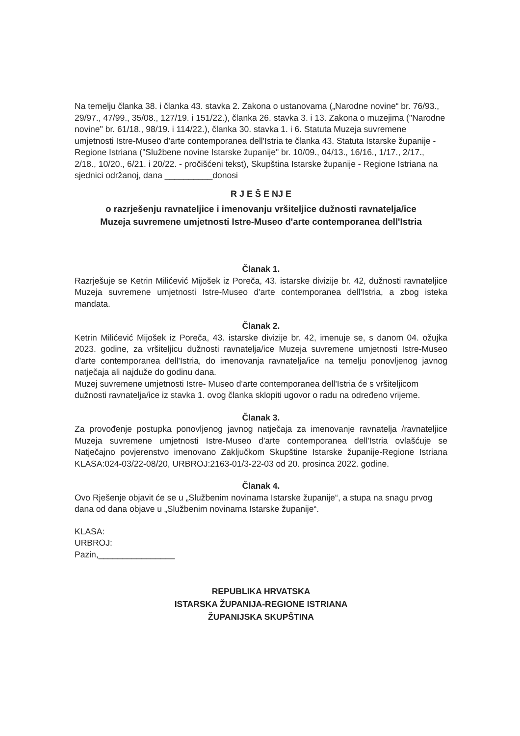Na temelju članka 38. i članka 43. stavka 2. Zakona o ustanovama („Narodne novine“ br. 76/93., 29/97., 47/99., 35/08., 127/19. i 151/22.), članka 26. stavka 3. i 13. Zakona o muzejima ("Narodne novine" br. 61/18., 98/19. i 114/22.), članka 30. stavka 1. i 6. Statuta Muzeja suvremene umjetnosti Istre-Museo d'arte contemporanea dell'Istria te članka 43. Statuta Istarske županije - Regione Istriana ("Službene novine Istarske županije" br. 10/09., 04/13., 16/16., 1/17., 2/17., 2/18., 10/20., 6/21. i 20/22. - pročišćeni tekst), Skupština Istarske županije - Regione Istriana na sjednici održanoj, dana __________donosi
R J E Š E NJ E
o razrješenju ravnateljice i imenovanju vršiteljice dužnosti ravnatelja/ice
Muzeja suvremene umjetnosti Istre-Museo d'arte contemporanea dell'Istria
Članak 1.
Razrješuje se Ketrin Milićević Mijošek iz Poreča, 43. istarske divizije br. 42, dužnosti ravnateljice Muzeja suvremene umjetnosti Istre-Museo d'arte contemporanea dell'Istria, a zbog isteka mandata.
Članak 2.
Ketrin Milićević Mijošek iz Poreča, 43. istarske divizije br. 42, imenuje se, s danom 04. ožujka 2023. godine, za vršiteljicu dužnosti ravnatelja/ice Muzeja suvremene umjetnosti Istre-Museo d'arte contemporanea dell'Istria, do imenovanja ravnatelja/ice na temelju ponovljenog javnog natječaja ali najduže do godinu dana.
Muzej suvremene umjetnosti Istre- Museo d'arte contemporanea dell'Istria će s vršiteljicom dužnosti ravnatelja/ice iz stavka 1. ovog članka sklopiti ugovor o radu na određeno vrijeme.
Članak 3.
Za provođenje postupka ponovljenog javnog natječaja za imenovanje ravnatelja /ravnateljice Muzeja suvremene umjetnosti Istre-Museo d'arte contemporanea dell'Istria ovlašćuje se Natječajno povjerenstvo imenovano Zaključkom Skupštine Istarske županije-Regione Istriana KLASA:024-03/22-08/20, URBROJ:2163-01/3-22-03 od 20. prosinca 2022. godine.
Članak 4.
Ovo Rješenje objavit će se u „Službenim novinama Istarske županije“, a stupa na snagu prvog dana od dana objave u „Službenim novinama Istarske županije“.
KLASA:
URBROJ:
Pazin,________________
REPUBLIKA HRVATSKA
ISTARSKA ŽUPANIJA-REGIONE ISTRIANA
ŽUPANIJSKA SKUPŠTINA